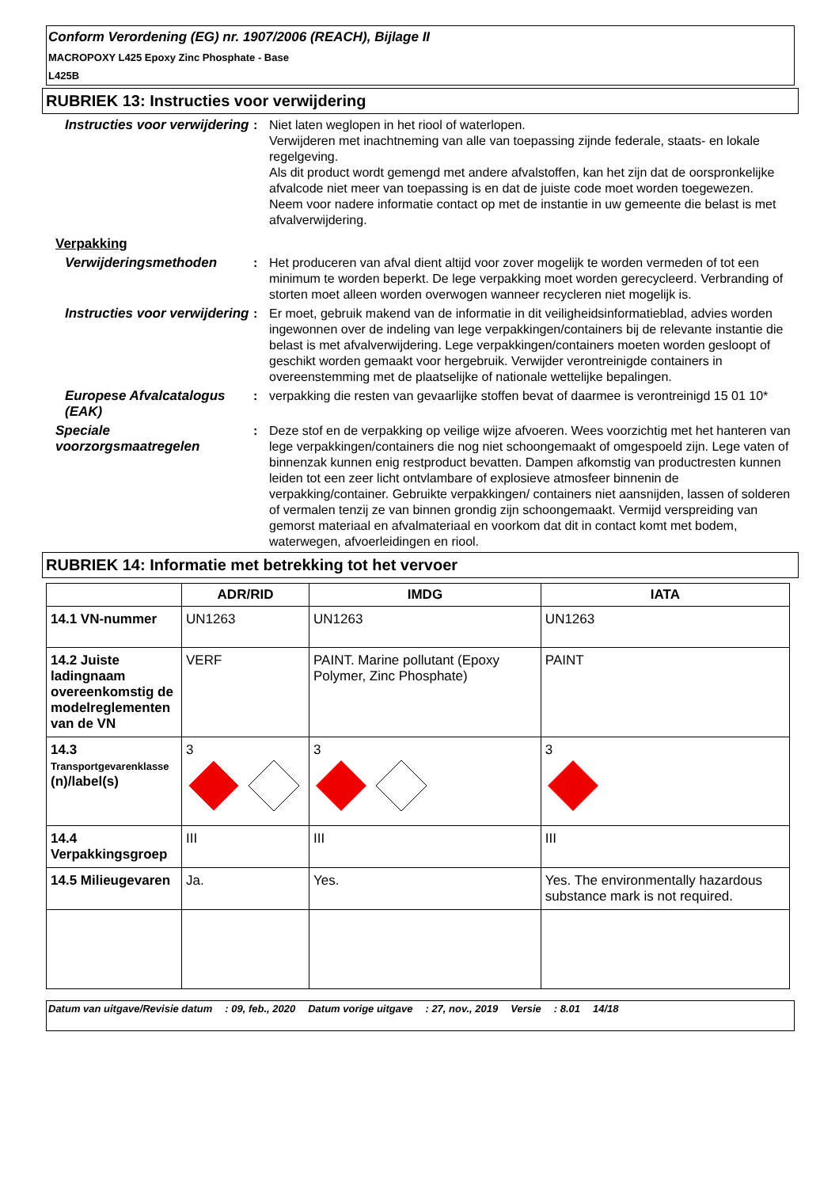Conform Verordening (EG) nr. 1907/2006 (REACH), Bijlage II
MACROPOXY L425 Epoxy Zinc Phosphate - Base
L425B
RUBRIEK 13: Instructies voor verwijdering
Instructies voor verwijdering
: Niet laten weglopen in het riool of waterlopen.
Verwijderen met inachtneming van alle van toepassing zijnde federale, staats- en lokale regelgeving.
Als dit product wordt gemengd met andere afvalstoffen, kan het zijn dat de oorspronkelijke afvalcode niet meer van toepassing is en dat de juiste code moet worden toegewezen.
Neem voor nadere informatie contact op met de instantie in uw gemeente die belast is met afvalverwijdering.
Verpakking
Verwijderingsmethoden : Het produceren van afval dient altijd voor zover mogelijk te worden vermeden of tot een minimum te worden beperkt. De lege verpakking moet worden gerecycleerd. Verbranding of storten moet alleen worden overwogen wanneer recycleren niet mogelijk is.
Instructies voor verwijdering
: Er moet, gebruik makend van de informatie in dit veiligheidsinformatieblad, advies worden ingewonnen over de indeling van lege verpakkingen/containers bij de relevante instantie die belast is met afvalverwijdering. Lege verpakkingen/containers moeten worden gesloopt of geschikt worden gemaakt voor hergebruik. Verwijder verontreinigde containers in overeenstemming met de plaatselijke of nationale wettelijke bepalingen.
Europese Afvalcatalogus (EAK)
: verpakking die resten van gevaarlijke stoffen bevat of daarmee is verontreinigd 15 01 10*
Speciale voorzorgsmaatregelen
: Deze stof en de verpakking op veilige wijze afvoeren. Wees voorzichtig met het hanteren van lege verpakkingen/containers die nog niet schoongemaakt of omgespoeld zijn. Lege vaten of binnenzak kunnen enig restproduct bevatten. Dampen afkomstig van productresten kunnen leiden tot een zeer licht ontvlambare of explosieve atmosfeer binnenin de verpakking/container. Gebruikte verpakkingen/ containers niet aansnijden, lassen of solderen of vermalen tenzij ze van binnen grondig zijn schoongemaakt. Vermijd verspreiding van gemorst materiaal en afvalmateriaal en voorkom dat dit in contact komt met bodem, waterwegen, afvoerleidingen en riool.
RUBRIEK 14: Informatie met betrekking tot het vervoer
| | ADR/RID | IMDG | IATA |
| --- | --- | --- | --- |
| 14.1 VN-nummer | UN1263 | UN1263 | UN1263 |
| 14.2 Juiste ladingnaam overeenkomstig de modelreglementen van de VN | VERF | PAINT. Marine pollutant (Epoxy Polymer, Zinc Phosphate) | PAINT |
| 14.3 Transportgevarenklasse (n)/label(s) | 3 | 3 | 3 |
| 14.4 Verpakkingsgroep | III | III | III |
| 14.5 Milieugevaren | Ja. | Yes. | Yes. The environmentally hazardous substance mark is not required. |
Datum van uitgave/Revisie datum: 09, feb., 2020 Datum vorige uitgave: 27, nov., 2019 Versie: 8.01 14/18